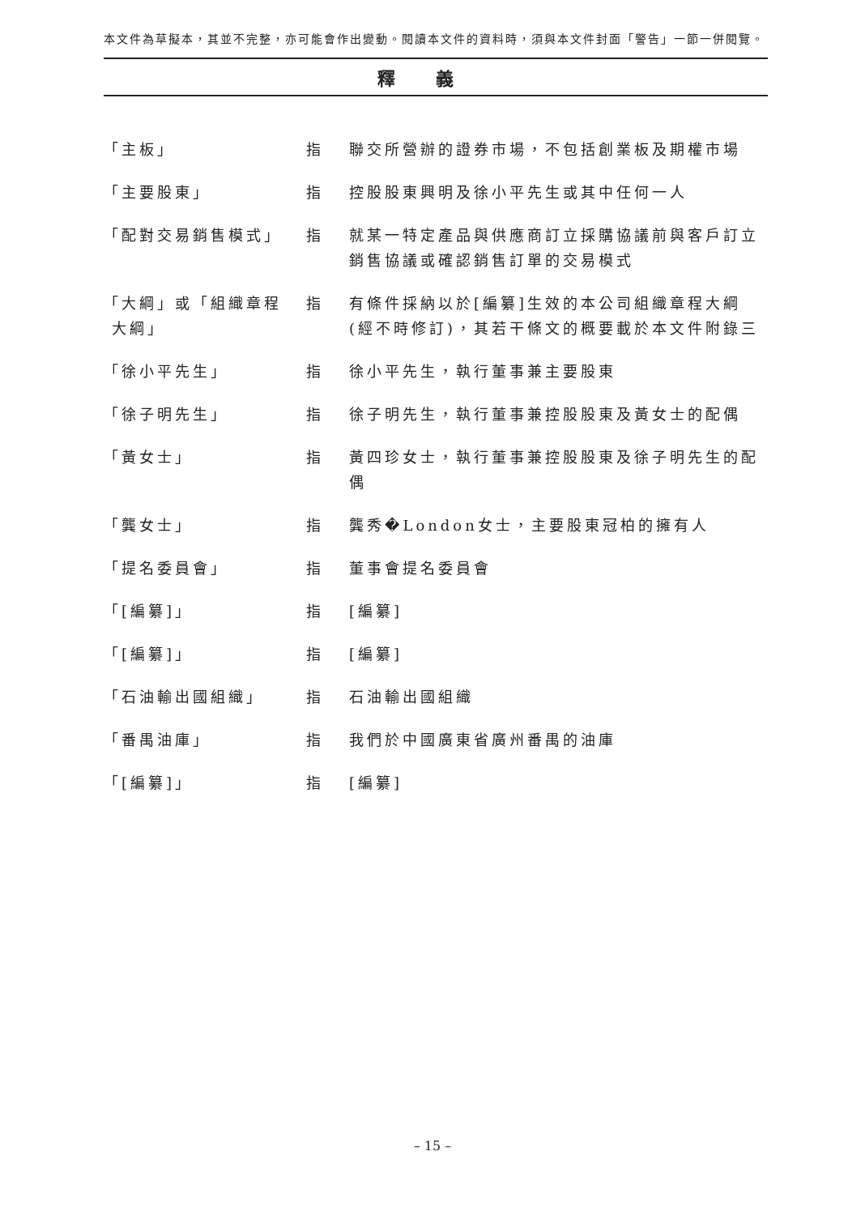本文件為草擬本，其並不完整，亦可能會作出變動。閱讀本文件的資料時，須與本文件封面「警告」一節一併閱覽。
釋義
| 「主板」 | 指 | 聯交所營辦的證券市場，不包括創業板及期權市場 |
| 「主要股東」 | 指 | 控股股東興明及徐小平先生或其中任何一人 |
| 「配對交易銷售模式」 | 指 | 就某一特定產品與供應商訂立採購協議前與客戶訂立銷售協議或確認銷售訂單的交易模式 |
| 「大綱」或「組織章程 大綱」 | 指 | 有條件採納以於[編纂]生效的本公司組織章程大綱(經不時修訂)，其若干條文的概要載於本文件附錄三 |
| 「徐小平先生」 | 指 | 徐小平先生，執行董事兼主要股東 |
| 「徐子明先生」 | 指 | 徐子明先生，執行董事兼控股股東及黃女士的配偶 |
| 「黃女士」 | 指 | 黃四珍女士，執行董事兼控股股東及徐子明先生的配偶 |
| 「龔女士」 | 指 | 龔秀�London女士，主要股東冠柏的擁有人 |
| 「提名委員會」 | 指 | 董事會提名委員會 |
| 「[編纂]」 | 指 | [編纂] |
| 「[編纂]」 | 指 | [編纂] |
| 「石油輸出國組織」 | 指 | 石油輸出國組織 |
| 「番禺油庫」 | 指 | 我們於中國廣東省廣州番禺的油庫 |
| 「[編纂]」 | 指 | [編纂] |
– 15 –